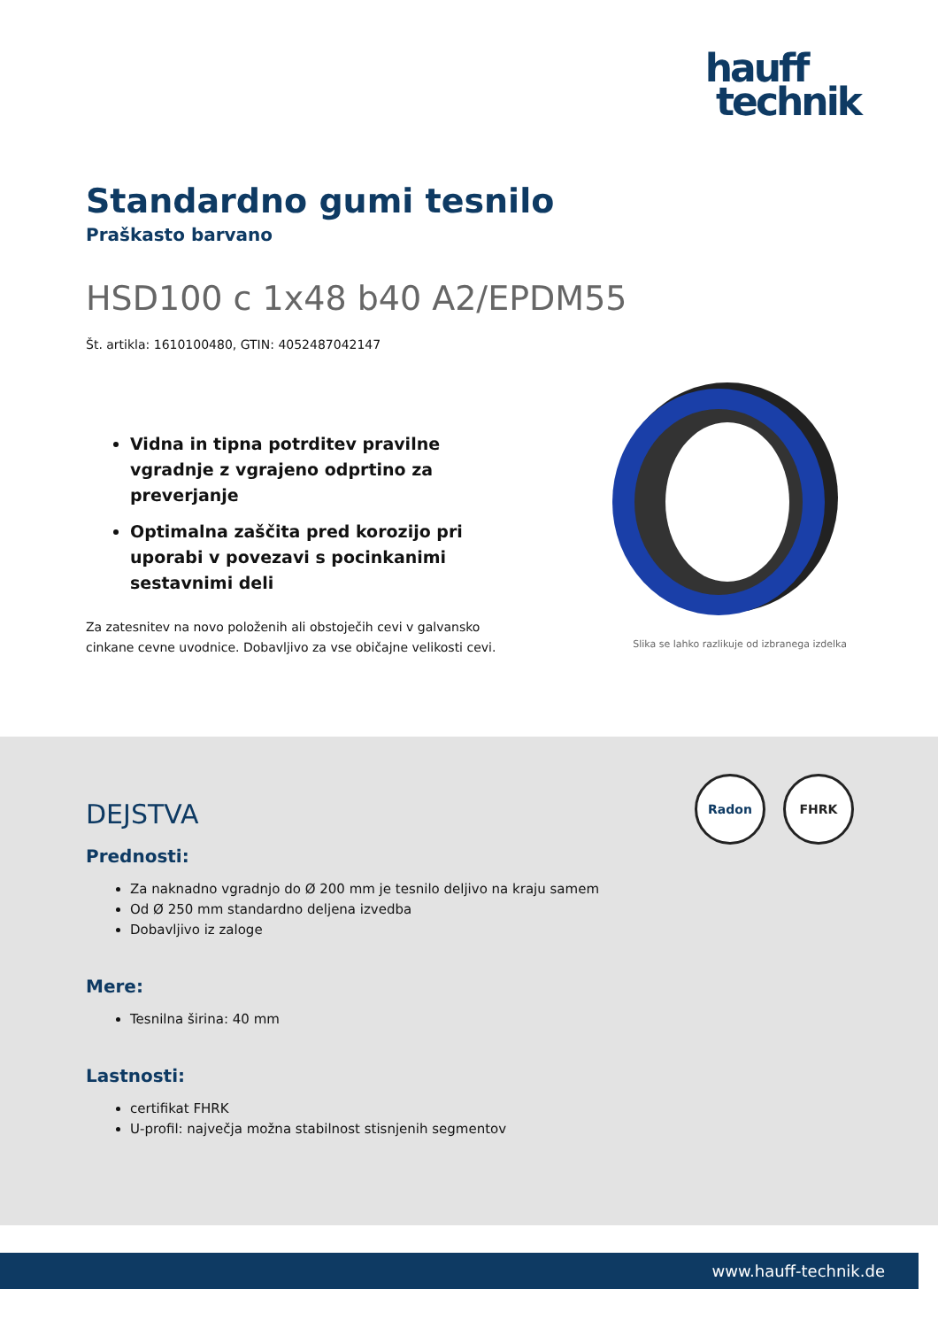hauff
technik
Standardno gumi tesnilo
Praškasto barvano
HSD100 c 1x48 b40 A2/EPDM55
Št. artikla: 1610100480, GTIN: 4052487042147
Vidna in tipna potrditev pravilne vgradnje z vgrajeno odprtino za preverjanje
Optimalna zaščita pred korozijo pri uporabi v povezavi s pocinkanimi sestavnimi deli
Za zatesnitev na novo položenih ali obstoječih cevi v galvansko cinkane cevne uvodnice. Dobavljivo za vse običajne velikosti cevi.
Slika se lahko razlikuje od izbranega izdelka
Radon FHRK
DEJSTVA
Prednosti:
Za naknadno vgradnjo do Ø 200 mm je tesnilo deljivo na kraju samem
Od Ø 250 mm standardno deljena izvedba
Dobavljivo iz zaloge
Mere:
Tesnilna širina: 40 mm
Lastnosti:
certifikat FHRK
U-profil: največja možna stabilnost stisnjenih segmentov
www.hauff-technik.de